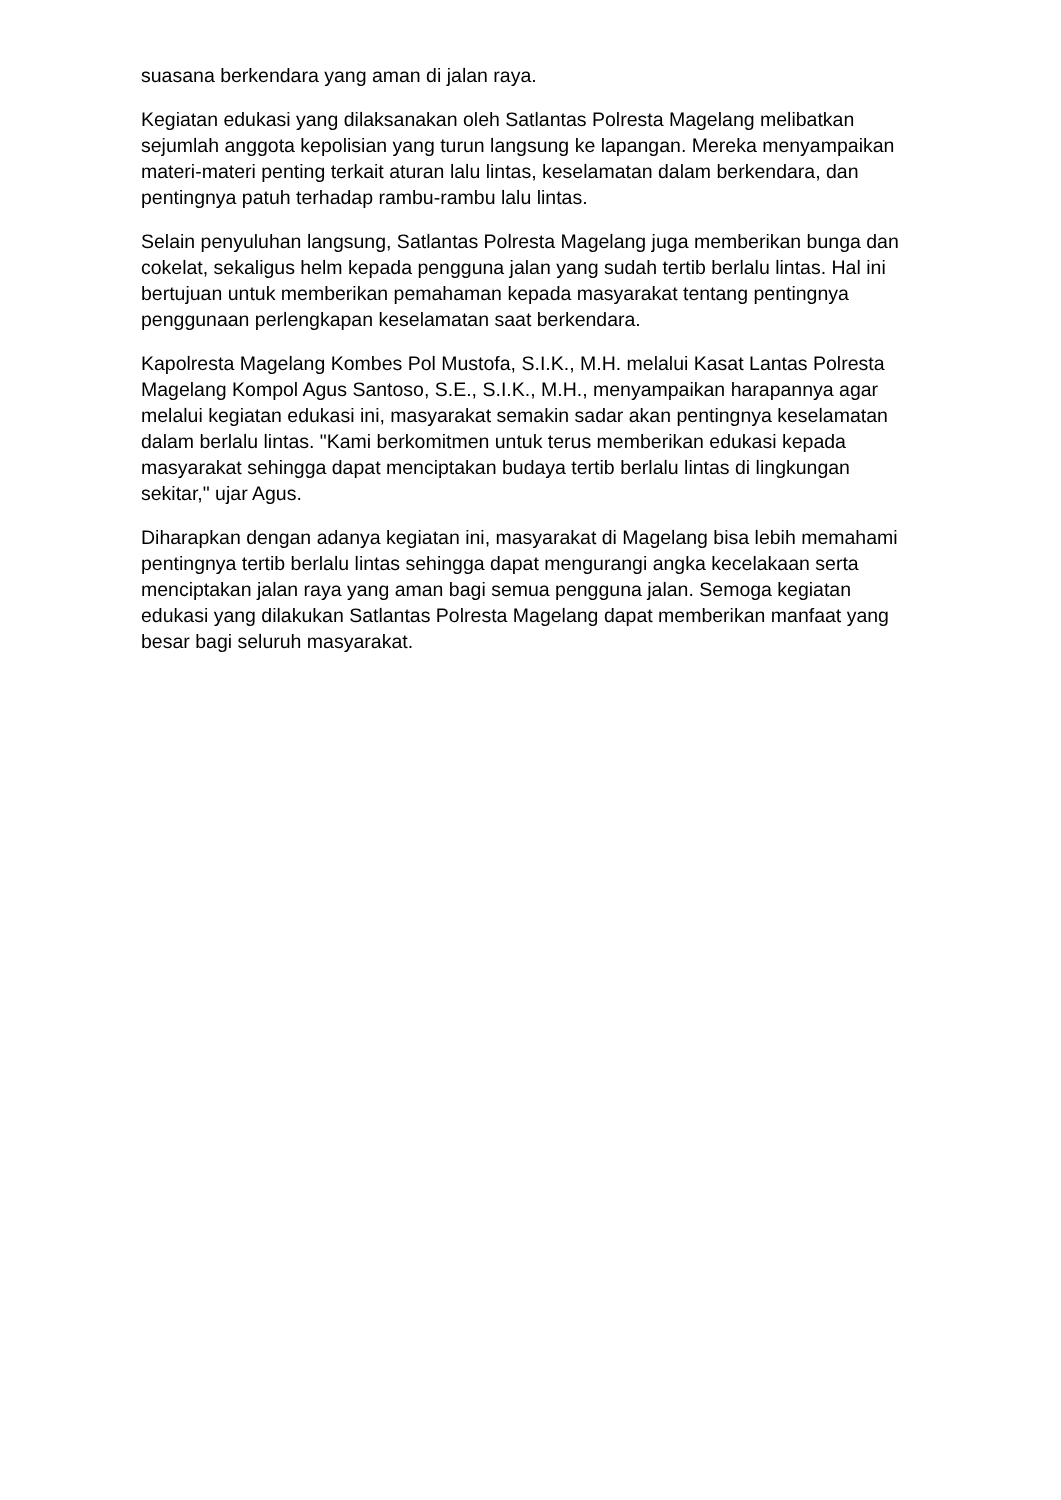suasana berkendara yang aman di jalan raya.
Kegiatan edukasi yang dilaksanakan oleh Satlantas Polresta Magelang melibatkan sejumlah anggota kepolisian yang turun langsung ke lapangan. Mereka menyampaikan materi-materi penting terkait aturan lalu lintas, keselamatan dalam berkendara, dan pentingnya patuh terhadap rambu-rambu lalu lintas.
Selain penyuluhan langsung, Satlantas Polresta Magelang juga memberikan bunga dan cokelat, sekaligus helm kepada pengguna jalan yang sudah tertib berlalu lintas. Hal ini bertujuan untuk memberikan pemahaman kepada masyarakat tentang pentingnya penggunaan perlengkapan keselamatan saat berkendara.
Kapolresta Magelang Kombes Pol Mustofa, S.I.K., M.H. melalui Kasat Lantas Polresta Magelang Kompol Agus Santoso, S.E., S.I.K., M.H., menyampaikan harapannya agar melalui kegiatan edukasi ini, masyarakat semakin sadar akan pentingnya keselamatan dalam berlalu lintas. "Kami berkomitmen untuk terus memberikan edukasi kepada masyarakat sehingga dapat menciptakan budaya tertib berlalu lintas di lingkungan sekitar," ujar Agus.
Diharapkan dengan adanya kegiatan ini, masyarakat di Magelang bisa lebih memahami pentingnya tertib berlalu lintas sehingga dapat mengurangi angka kecelakaan serta menciptakan jalan raya yang aman bagi semua pengguna jalan. Semoga kegiatan edukasi yang dilakukan Satlantas Polresta Magelang dapat memberikan manfaat yang besar bagi seluruh masyarakat.